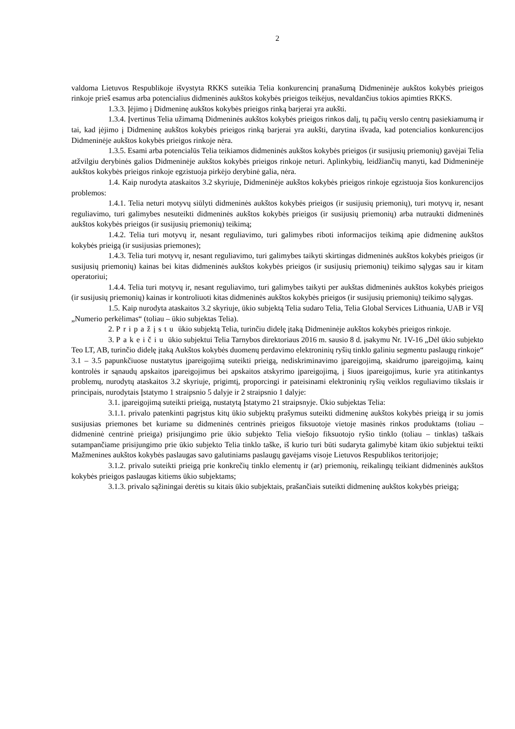2
valdoma Lietuvos Respublikoje išvystyta RKKS suteikia Telia konkurencinį pranašumą Didmeninėje aukštos kokybės prieigos rinkoje prieš esamus arba potencialius didmeninės aukštos kokybės prieigos teikėjus, nevaldančius tokios apimties RKKS.
1.3.3. Įėjimo į Didmeninę aukštos kokybės prieigos rinką barjerai yra aukšti.
1.3.4. Įvertinus Telia užimamą Didmeninės aukštos kokybės prieigos rinkos dalį, tų pačių verslo centrų pasiekiamumą ir tai, kad įėjimo į Didmeninę aukštos kokybės prieigos rinką barjerai yra aukšti, darytina išvada, kad potencialios konkurencijos Didmeninėje aukštos kokybės prieigos rinkoje nėra.
1.3.5. Esami arba potencialūs Telia teikiamos didmeninės aukštos kokybės prieigos (ir susijusių priemonių) gavėjai Telia atžvilgiu derybinės galios Didmeninėje aukštos kokybės prieigos rinkoje neturi. Aplinkybių, leidžiančių manyti, kad Didmeninėje aukštos kokybės prieigos rinkoje egzistuoja pirkėjo derybinė galia, nėra.
1.4. Kaip nurodyta ataskaitos 3.2 skyriuje, Didmeninėje aukštos kokybės prieigos rinkoje egzistuoja šios konkurencijos problemos:
1.4.1. Telia neturi motyvų siūlyti didmeninės aukštos kokybės prieigos (ir susijusių priemonių), turi motyvų ir, nesant reguliavimo, turi galimybes nesuteikti didmeninės aukštos kokybės prieigos (ir susijusių priemonių) arba nutraukti didmeninės aukštos kokybės prieigos (ir susijusių priemonių) teikimą;
1.4.2. Telia turi motyvų ir, nesant reguliavimo, turi galimybes riboti informacijos teikimą apie didmeninę aukštos kokybės prieigą (ir susijusias priemones);
1.4.3. Telia turi motyvų ir, nesant reguliavimo, turi galimybes taikyti skirtingas didmeninės aukštos kokybės prieigos (ir susijusių priemonių) kainas bei kitas didmeninės aukštos kokybės prieigos (ir susijusių priemonių) teikimo sąlygas sau ir kitam operatoriui;
1.4.4. Telia turi motyvų ir, nesant reguliavimo, turi galimybes taikyti per aukštas didmeninės aukštos kokybės prieigos (ir susijusių priemonių) kainas ir kontroliuoti kitas didmeninės aukštos kokybės prieigos (ir susijusių priemonių) teikimo sąlygas.
1.5. Kaip nurodyta ataskaitos 3.2 skyriuje, ūkio subjektą Telia sudaro Telia, Telia Global Services Lithuania, UAB ir VšĮ „Numerio perkėlimas“ (toliau – ūkio subjektas Telia).
2. Pripažįstu ūkio subjektą Telia, turinčiu didelę įtaką Didmeninėje aukštos kokybės prieigos rinkoje.
3. Pakeičiu ūkio subjektui Telia Tarnybos direktoriaus 2016 m. sausio 8 d. įsakymu Nr. 1V-16 „Dėl ūkio subjekto Teo LT, AB, turinčio didelę įtaką Aukštos kokybės duomenų perdavimo elektroninių ryšių tinklo galiniu segmentu paslaugų rinkoje“ 3.1 – 3.5 papunkčiuose nustatytus įpareigojimą suteikti prieigą, nediskriminavimo įpareigojimą, skaidrumo įpareigojimą, kainų kontrolės ir sąnaudų apskaitos įpareigojimus bei apskaitos atskyrimo įpareigojimą, į šiuos įpareigojimus, kurie yra atitinkantys problemų, nurodytų ataskaitos 3.2 skyriuje, prigimtį, proporcingi ir pateisinami elektroninių ryšių veiklos reguliavimo tikslais ir principais, nurodytais Įstatymo 1 straipsnio 5 dalyje ir 2 straipsnio 1 dalyje:
3.1. įpareigojimą suteikti prieigą, nustatytą Įstatymo 21 straipsnyje. Ūkio subjektas Telia:
3.1.1. privalo patenkinti pagrįstus kitų ūkio subjektų prašymus suteikti didmeninę aukštos kokybės prieigą ir su jomis susijusias priemones bet kuriame su didmeninės centrinės prieigos fiksuotoje vietoje masinės rinkos produktams (toliau – didmeninė centrinė prieiga) prisijungimo prie ūkio subjekto Telia viešojo fiksuotojo ryšio tinklo (toliau – tinklas) taškais sutampančiame prisijungimo prie ūkio subjekto Telia tinklo taške, iš kurio turi būti sudaryta galimybė kitam ūkio subjektui teikti Mažmenines aukštos kokybės paslaugas savo galutiniams paslaugų gavėjams visoje Lietuvos Respublikos teritorijoje;
3.1.2. privalo suteikti prieigą prie konkrečių tinklo elementų ir (ar) priemonių, reikalingų teikiant didmeninės aukštos kokybės prieigos paslaugas kitiems ūkio subjektams;
3.1.3. privalo sąžiningai derėtis su kitais ūkio subjektais, prašančiais suteikti didmeninę aukštos kokybės prieigą;